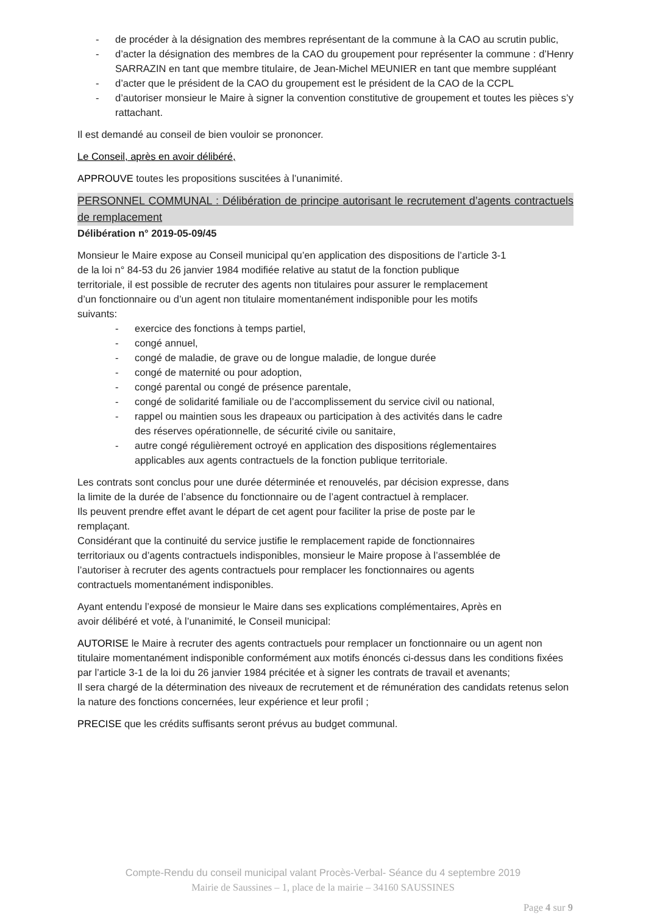- de procéder à la désignation des membres représentant de la commune à la CAO au scrutin public,
- d’acter la désignation des membres de la CAO du groupement pour représenter la commune : d’Henry SARRAZIN en tant que membre titulaire, de Jean-Michel MEUNIER en tant que membre suppléant
- d’acter que le président de la CAO du groupement est le président de la CAO de la CCPL
- d’autoriser monsieur le Maire à signer la convention constitutive de groupement et toutes les pièces s’y rattachant.
Il est demandé au conseil de bien vouloir se prononcer.
Le Conseil, après en avoir délibéré,
APPROUVE toutes les propositions suscitées à l’unanimité.
PERSONNEL COMMUNAL : Délibération de principe autorisant le recrutement d’agents contractuels de remplacement
Délibération n° 2019-05-09/45
Monsieur le Maire expose au Conseil municipal qu’en application des dispositions de l’article 3-1
de la loi n° 84-53 du 26 janvier 1984 modifiée relative au statut de la fonction publique
territoriale, il est possible de recruter des agents non titulaires pour assurer le remplacement
d’un fonctionnaire ou d’un agent non titulaire momentanément indisponible pour les motifs
suivants:
- exercice des fonctions à temps partiel,
- congé annuel,
- congé de maladie, de grave ou de longue maladie, de longue durée
- congé de maternité ou pour adoption,
- congé parental ou congé de présence parentale,
- congé de solidarité familiale ou de l’accomplissement du service civil ou national,
- rappel ou maintien sous les drapeaux ou participation à des activités dans le cadre
des réserves opérationnelle, de sécurité civile ou sanitaire,
- autre congé régulièrement octroyé en application des dispositions réglementaires
applicables aux agents contractuels de la fonction publique territoriale.
Les contrats sont conclus pour une durée déterminée et renouvelés, par décision expresse, dans
la limite de la durée de l’absence du fonctionnaire ou de l’agent contractuel à remplacer.
Ils peuvent prendre effet avant le départ de cet agent pour faciliter la prise de poste par le
remplaçant.
Considérant que la continuité du service justifie le remplacement rapide de fonctionnaires
territoriaux ou d’agents contractuels indisponibles, monsieur le Maire propose à l’assemblée de
l’autoriser à recruter des agents contractuels pour remplacer les fonctionnaires ou agents
contractuels momentanément indisponibles.
Ayant entendu l’exposé de monsieur le Maire dans ses explications complémentaires, Après en
avoir délibéré et voté, à l’unanimité, le Conseil municipal:
AUTORISE le Maire à recruter des agents contractuels pour remplacer un fonctionnaire ou un agent non titulaire momentanément indisponible conformément aux motifs énoncés ci-dessus dans les conditions fixées par l’article 3-1 de la loi du 26 janvier 1984 précitée et à signer les contrats de travail et avenants;
Il sera chargé de la détermination des niveaux de recrutement et de rémunération des candidats retenus selon la nature des fonctions concernées, leur expérience et leur profil ;
PRECISE que les crédits suffisants seront prévus au budget communal.
Compte-Rendu du conseil municipal valant Procès-Verbal- Séance du 4 septembre 2019
Mairie de Saussines – 1, place de la mairie – 34160 SAUSSINES
Page 4 sur 9